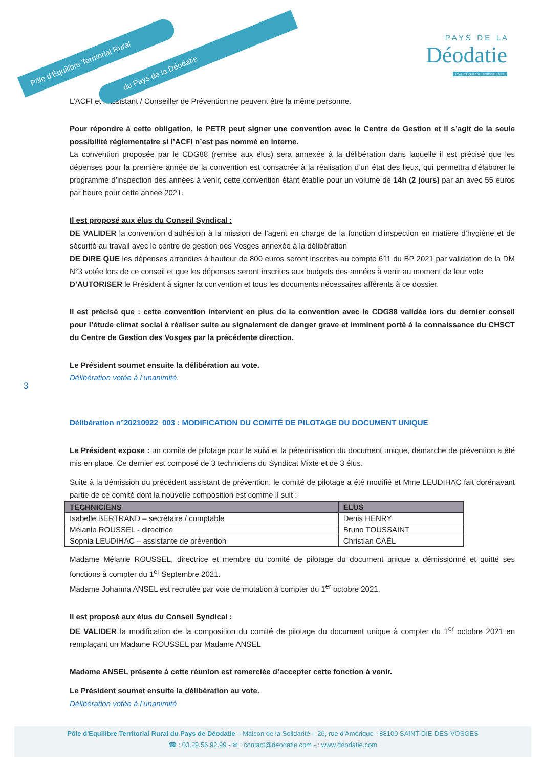Pôle d'Équilibre Territorial Rural
du Pays de la Déodatie
P A Y S D E L A
Déodatie
Pôle d'Équilibre Territorial Rural
L’ACFI et l’Assistant / Conseiller de Prévention ne peuvent être la même personne.
Pour répondre à cette obligation, le PETR peut signer une convention avec le Centre de Gestion et il s’agit de la seule possibilité réglementaire si l’ACFI n’est pas nommé en interne.
La convention proposée par le CDG88 (remise aux élus) sera annexée à la délibération dans laquelle il est précisé que les dépenses pour la première année de la convention est consacrée à la réalisation d’un état des lieux, qui permettra d’élaborer le programme d’inspection des années à venir, cette convention étant établie pour un volume de 14h (2 jours) par an avec 55 euros par heure pour cette année 2021.
Il est proposé aux élus du Conseil Syndical :
DE VALIDER la convention d’adhésion à la mission de l’agent en charge de la fonction d’inspection en matière d’hygiène et de sécurité au travail avec le centre de gestion des Vosges annexée à la délibération
DE DIRE QUE les dépenses arrondies à hauteur de 800 euros seront inscrites au compte 611 du BP 2021 par validation de la DM N°3 votée lors de ce conseil et que les dépenses seront inscrites aux budgets des années à venir au moment de leur vote
D’AUTORISER le Président à signer la convention et tous les documents nécessaires afférents à ce dossier.
Il est précisé que : cette convention intervient en plus de la convention avec le CDG88 validée lors du dernier conseil pour l’étude climat social à réaliser suite au signalement de danger grave et imminent porté à la connaissance du CHSCT du Centre de Gestion des Vosges par la précédente direction.
Le Président soumet ensuite la délibération au vote.
Délibération votée à l’unanimité.
3
Délibération n°20210922_003 : MODIFICATION DU COMITÉ DE PILOTAGE DU DOCUMENT UNIQUE
Le Président expose : un comité de pilotage pour le suivi et la pérennisation du document unique, démarche de prévention a été mis en place. Ce dernier est composé de 3 techniciens du Syndicat Mixte et de 3 élus.
Suite à la démission du précédent assistant de prévention, le comité de pilotage a été modifié et Mme LEUDIHAC fait dorénavant partie de ce comité dont la nouvelle composition est comme il suit :
| TECHNICIENS | ELUS |
| --- | --- |
| Isabelle BERTRAND – secrétaire / comptable | Denis HENRY |
| Mélanie ROUSSEL - directrice | Bruno TOUSSAINT |
| Sophia LEUDIHAC – assistante de prévention | Christian CAËL |
Madame Mélanie ROUSSEL, directrice et membre du comité de pilotage du document unique a démissionné et quitté ses fonctions à compter du 1<sup>er</sup> Septembre 2021.
Madame Johanna ANSEL est recrutée par voie de mutation à compter du 1<sup>er</sup> octobre 2021.
Il est proposé aux élus du Conseil Syndical :
DE VALIDER la modification de la composition du comité de pilotage du document unique à compter du 1<sup>er</sup> octobre 2021 en remplaçant un Madame ROUSSEL par Madame ANSEL
Madame ANSEL présente à cette réunion est remerciée d’accepter cette fonction à venir.
Le Président soumet ensuite la délibération au vote.
Délibération votée à l’unanimité
Pôle d'Equilibre Territorial Rural du Pays de Déodatie – Maison de la Solidarité – 26, rue d'Amérique - 88100 SAINT-DIE-DES-VOSGES
☎ : 03.29.56.92.99 - ✉ : contact@deodatie.com - : www.deodatie.com